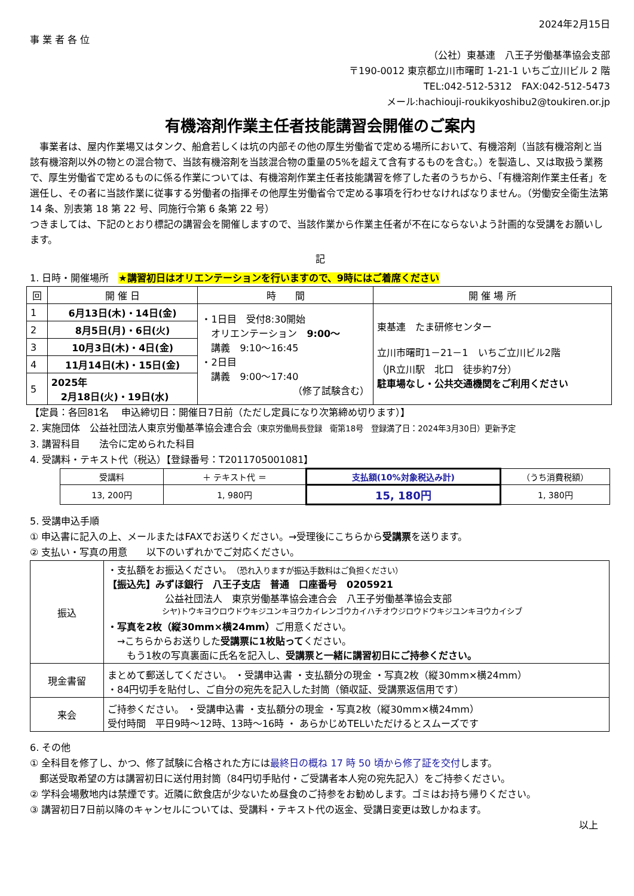2024年2月15日
事 業 者 各 位
（公社）東基連　八王子労働基準協会支部
〒190-0012 東京都立川市曙町 1-21-1 いちご立川ビル 2 階
TEL:042-512-5312　FAX:042-512-5473
メール:hachiouji-roukikyoshibu2@toukiren.or.jp
有機溶剤作業主任者技能講習会開催のご案内
　事業者は、屋内作業場又はタンク、船倉若しくは坑の内部その他の厚生労働省で定める場所において、有機溶剤（当該有機溶剤と当該有機溶剤以外の物との混合物で、当該有機溶剤を当該混合物の重量の5%を超えて含有するものを含む。）を製造し、又は取扱う業務で、厚生労働省で定めるものに係る作業については、有機溶剤作業主任者技能講習を修了した者のうちから、「有機溶剤作業主任者」を選任し、その者に当該作業に従事する労働者の指揮その他厚生労働省令で定める事項を行わせなければなりません。（労働安全衛生法第 14 条、別表第 18 第 22 号、同施行令第 6 条第 22 号）
つきましては、下記のとおり標記の講習会を開催しますので、当該作業から作業主任者が不在にならないよう計画的な受講をお願いします。
記
1. 日時・開催場所　★講習初日はオリエンテーションを行いますので、9時にはご着席ください
| 回 | 開 催 日 | 時 間 | 開 催 場 所 |
| --- | --- | --- | --- |
| 1 | 6月13日(木)・14日(金) | ・1日目 受付8:30開始 オリエンテーション 9:00～ 講義 9:10～16:45 ・2日目 講義 9:00～17:40 （修了試験含む） | 東基連 たま研修センター 立川市曙町1－21－1 いちご立川ビル2階 （JR立川駅 北口 徒歩約7分） 駐車場なし・公共交通機関をご利用ください |
| 2 | 8月5日(月)・6日(火) | | |
| 3 | 10月3日(木)・4日(金) | | |
| 4 | 11月14日(木)・15日(金) | | |
| 5 | 2025年 2月18日(火)・19日(水) | | |
【定員：各回81名　 申込締切日：開催日7日前（ただし定員になり次第締め切ります）】
2. 実施団体　公益社団法人東京労働基準協会連合会（東京労働局長登録　衛第18号　登録満了日：2024年3月30日）更新予定
3. 講習科目　　法令に定められた科目
4. 受講料・テキスト代（税込）【登録番号：T2011705001081】
| 受講料 | ＋ テキスト代 ＝ | 支払額(10%対象税込み計) | （うち消費税額） |
| 13, 200円 | 1, 980円 | 15, 180円 | 1, 380円 |
5. 受講申込手順
① 申込書に記入の上、メールまたはFAXでお送りください。→受理後にこちらから受講票を送ります。
② 支払い・写真の用意　　以下のいずれかでご対応ください。
| 振込 | ・支払額をお振込ください。 （恐れ入りますが振込手数料はご負担ください） 【振込先】みずほ銀行 八王子支店 普通 口座番号 0205921 公益社団法人 東京労働基準協会連合会 八王子労働基準協会支部 シヤ)トウキヨウロウドウキジユンキヨウカイレンゴウカイハチオウジロウドウキジユンキヨウカイシブ ・写真を2枚（縦30mm×横24mm） ご用意ください。 →こちらからお送りした 受講票に1枚貼って ください。 もう1枚の写真裏面に氏名を記入し、 受講票と一緒に講習初日にご持参ください。 |
| 現金書留 | まとめて郵送してください。 ・受講申込書 ・支払額分の現金 ・写真2枚（縦30mm×横24mm） ・84円切手を貼付し、ご自分の宛先を記入した封筒（領収証、受講票返信用です） |
| 来会 | ご持参ください。 ・受講申込書 ・支払額分の現金 ・写真2枚（縦30mm×横24mm） 受付時間 平日9時～12時、13時～16時 ・ あらかじめTELいただけるとスムーズです |
6. その他
① 全科目を修了し、かつ、修了試験に合格された方には最終日の概ね 17 時 50 頃から修了証を交付します。
　郵送受取希望の方は講習初日に送付用封筒（84円切手貼付・ご受講者本人宛の宛先記入）をご持参ください。
② 学科会場敷地内は禁煙です。近隣に飲食店が少ないため昼食のご持参をお勧めします。ゴミはお持ち帰りください。
③ 講習初日7日前以降のキャンセルについては、受講料・テキスト代の返金、受講日変更は致しかねます。
以上